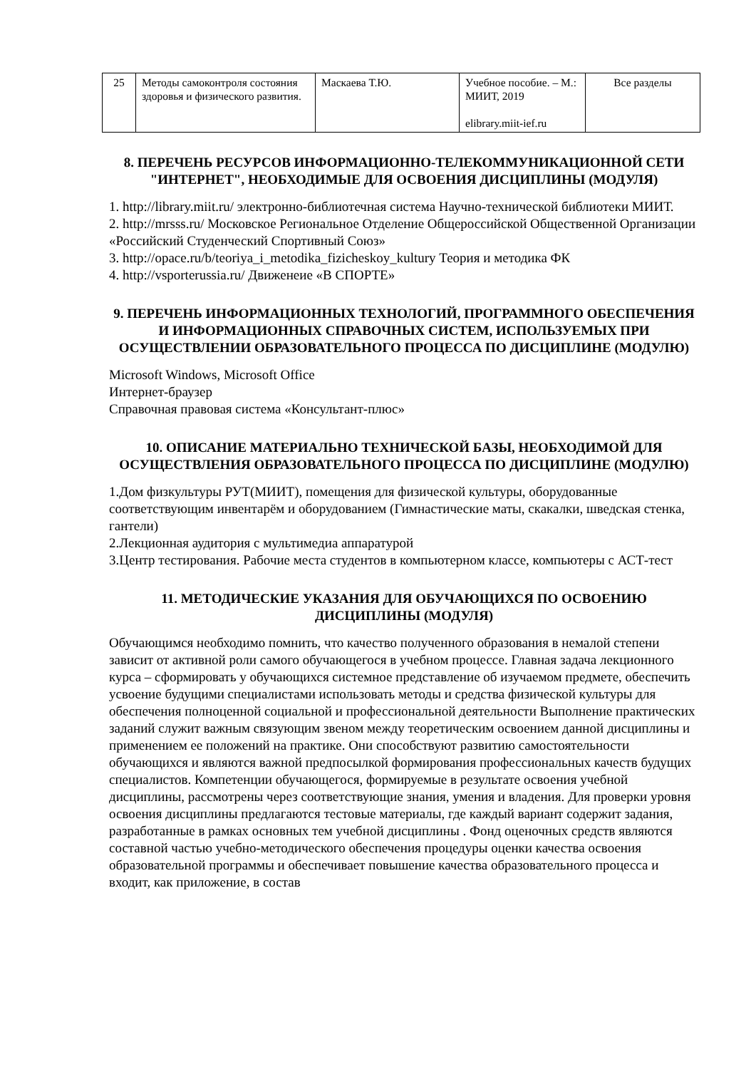| 25 | Методы самоконтроля состояния здоровья и физического развития. | Маскаева Т.Ю. | Учебное пособие. – М.: МИИТ, 2019 elibrary.miit-ief.ru | Все разделы |
8. ПЕРЕЧЕНЬ РЕСУРСОВ ИНФОРМАЦИОННО-ТЕЛЕКОММУНИКАЦИОННОЙ СЕТИ "ИНТЕРНЕТ", НЕОБХОДИМЫЕ ДЛЯ ОСВОЕНИЯ ДИСЦИПЛИНЫ (МОДУЛЯ)
1. http://library.miit.ru/ электронно-библиотечная система Научно-технической библиотеки МИИТ.
2. http://mrsss.ru/ Московское Региональное Отделение Общероссийской Общественной Организации «Российский Студенческий Спортивный Союз»
3. http://opace.ru/b/teoriya_i_metodika_fizicheskoy_kultury Теория и методика ФК
4. http://vsporterussia.ru/ Движенеие «В СПОРТЕ»
9. ПЕРЕЧЕНЬ ИНФОРМАЦИОННЫХ ТЕХНОЛОГИЙ, ПРОГРАММНОГО ОБЕСПЕЧЕНИЯ И ИНФОРМАЦИОННЫХ СПРАВОЧНЫХ СИСТЕМ, ИСПОЛЬЗУЕМЫХ ПРИ ОСУЩЕСТВЛЕНИИ ОБРАЗОВАТЕЛЬНОГО ПРОЦЕССА ПО ДИСЦИПЛИНЕ (МОДУЛЮ)
Microsoft Windows, Microsoft Office
Интернет-браузер
Справочная правовая система «Консультант-плюс»
10. ОПИСАНИЕ МАТЕРИАЛЬНО ТЕХНИЧЕСКОЙ БАЗЫ, НЕОБХОДИМОЙ ДЛЯ ОСУЩЕСТВЛЕНИЯ ОБРАЗОВАТЕЛЬНОГО ПРОЦЕССА ПО ДИСЦИПЛИНЕ (МОДУЛЮ)
1.Дом физкультуры РУТ(МИИТ), помещения для физической культуры, оборудованные соответствующим инвентарём и оборудованием (Гимнастические маты, скакалки, шведская стенка, гантели)
2.Лекционная аудитория с мультимедиа аппаратурой
3.Центр тестирования. Рабочие места студентов в компьютерном классе, компьютеры с АСТ-тест
11. МЕТОДИЧЕСКИЕ УКАЗАНИЯ ДЛЯ ОБУЧАЮЩИХСЯ ПО ОСВОЕНИЮ ДИСЦИПЛИНЫ (МОДУЛЯ)
Обучающимся необходимо помнить, что качество полученного образования в немалой степени зависит от активной роли самого обучающегося в учебном процессе. Главная задача лекционного курса – сформировать у обучающихся системное представление об изучаемом предмете, обеспечить усвоение будущими специалистами использовать методы и средства физической культуры для обеспечения полноценной социальной и профессиональной деятельности Выполнение практических заданий служит важным связующим звеном между теоретическим освоением данной дисциплины и применением ее положений на практике. Они способствуют развитию самостоятельности обучающихся и являются важной предпосылкой формирования профессиональных качеств будущих специалистов. Компетенции обучающегося, формируемые в результате освоения учебной дисциплины, рассмотрены через соответствующие знания, умения и владения. Для проверки уровня освоения дисциплины предлагаются тестовые материалы, где каждый вариант содержит задания, разработанные в рамках основных тем учебной дисциплины . Фонд оценочных средств являются составной частью учебно-методического обеспечения процедуры оценки качества освоения образовательной программы и обеспечивает повышение качества образовательного процесса и входит, как приложение, в состав